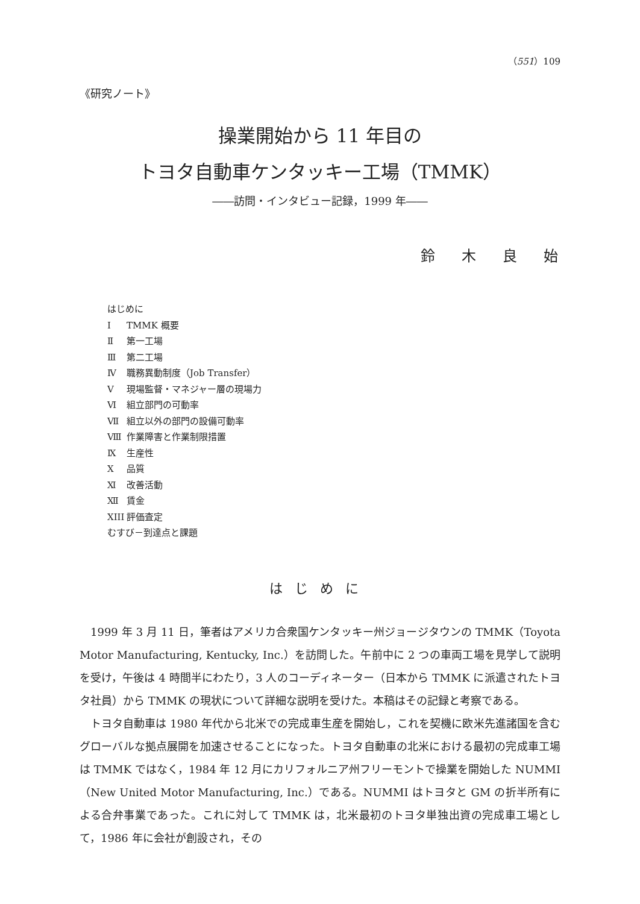（551）109
《研究ノート》
操業開始から 11 年目の
トヨタ自動車ケンタッキー工場（TMMK）
――訪問・インタビュー記録，1999 年――
鈴木良始
はじめに
Ⅰ TMMK 概要
Ⅱ 第一工場
Ⅲ 第二工場
Ⅳ 職務異動制度（Job Transfer）
Ⅴ 現場監督・マネジャー層の現場力
Ⅵ 組立部門の可動率
Ⅶ 組立以外の部門の設備可動率
Ⅷ 作業障害と作業制限措置
Ⅸ 生産性
Ⅹ 品質
Ⅺ 改善活動
Ⅻ 賃金
XIII 評価査定
むすび－到達点と課題
はじめに
1999 年 3 月 11 日，筆者はアメリカ合衆国ケンタッキー州ジョージタウンの TMMK（Toyota Motor Manufacturing, Kentucky, Inc.）を訪問した。午前中に 2 つの車両工場を見学して説明を受け，午後は 4 時間半にわたり，3 人のコーディネーター（日本から TMMK に派遣されたトヨタ社員）から TMMK の現状について詳細な説明を受けた。本稿はその記録と考察である。
トヨタ自動車は 1980 年代から北米での完成車生産を開始し，これを契機に欧米先進諸国を含むグローバルな拠点展開を加速させることになった。トヨタ自動車の北米における最初の完成車工場は TMMK ではなく，1984 年 12 月にカリフォルニア州フリーモントで操業を開始した NUMMI（New United Motor Manufacturing, Inc.）である。NUMMI はトヨタと GM の折半所有による合弁事業であった。これに対して TMMK は，北米最初のトヨタ単独出資の完成車工場として，1986 年に会社が創設され，その